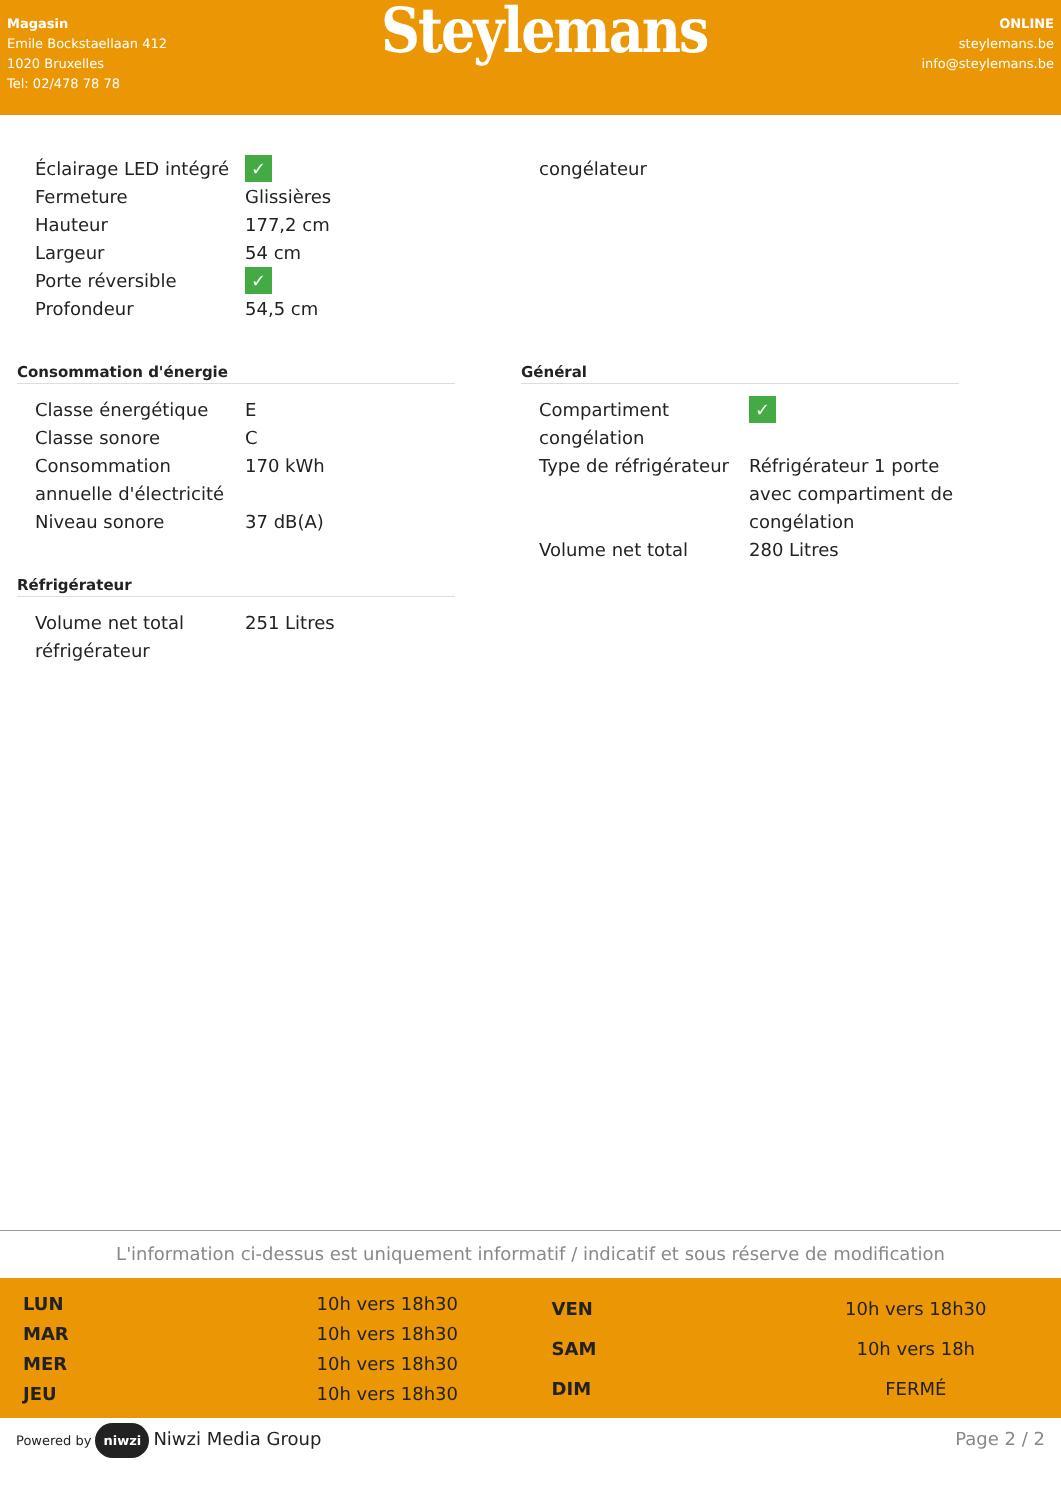Magasin
Emile Bockstaellaan 412
1020 Bruxelles
Tel: 02/478 78 78
Steylemans
ONLINE
steylemans.be
info@steylemans.be
| Éclairage LED intégré | ✓ |
| Fermeture | Glissières |
| Hauteur | 177,2 cm |
| Largeur | 54 cm |
| Porte réversible | ✓ |
| Profondeur | 54,5 cm |
| congélateur | |
Consommation d'énergie
| Classe énergétique | E |
| Classe sonore | C |
| Consommation annuelle d'électricité | 170 kWh |
| Niveau sonore | 37 dB(A) |
Réfrigérateur
| Volume net total réfrigérateur | 251 Litres |
Général
| Compartiment congélation | ✓ |
| Type de réfrigérateur | Réfrigérateur 1 porte avec compartiment de congélation |
| Volume net total | 280 Litres |
L'information ci-dessus est uniquement informatif / indicatif et sous réserve de modification
| LUN | 10h vers 18h30 |
| MAR | 10h vers 18h30 |
| MER | 10h vers 18h30 |
| JEU | 10h vers 18h30 |
| VEN | 10h vers 18h30 |
| SAM | 10h vers 18h |
| DIM | FERMÉ |
Powered by niwzi Niwzi Media Group
Page 2 / 2